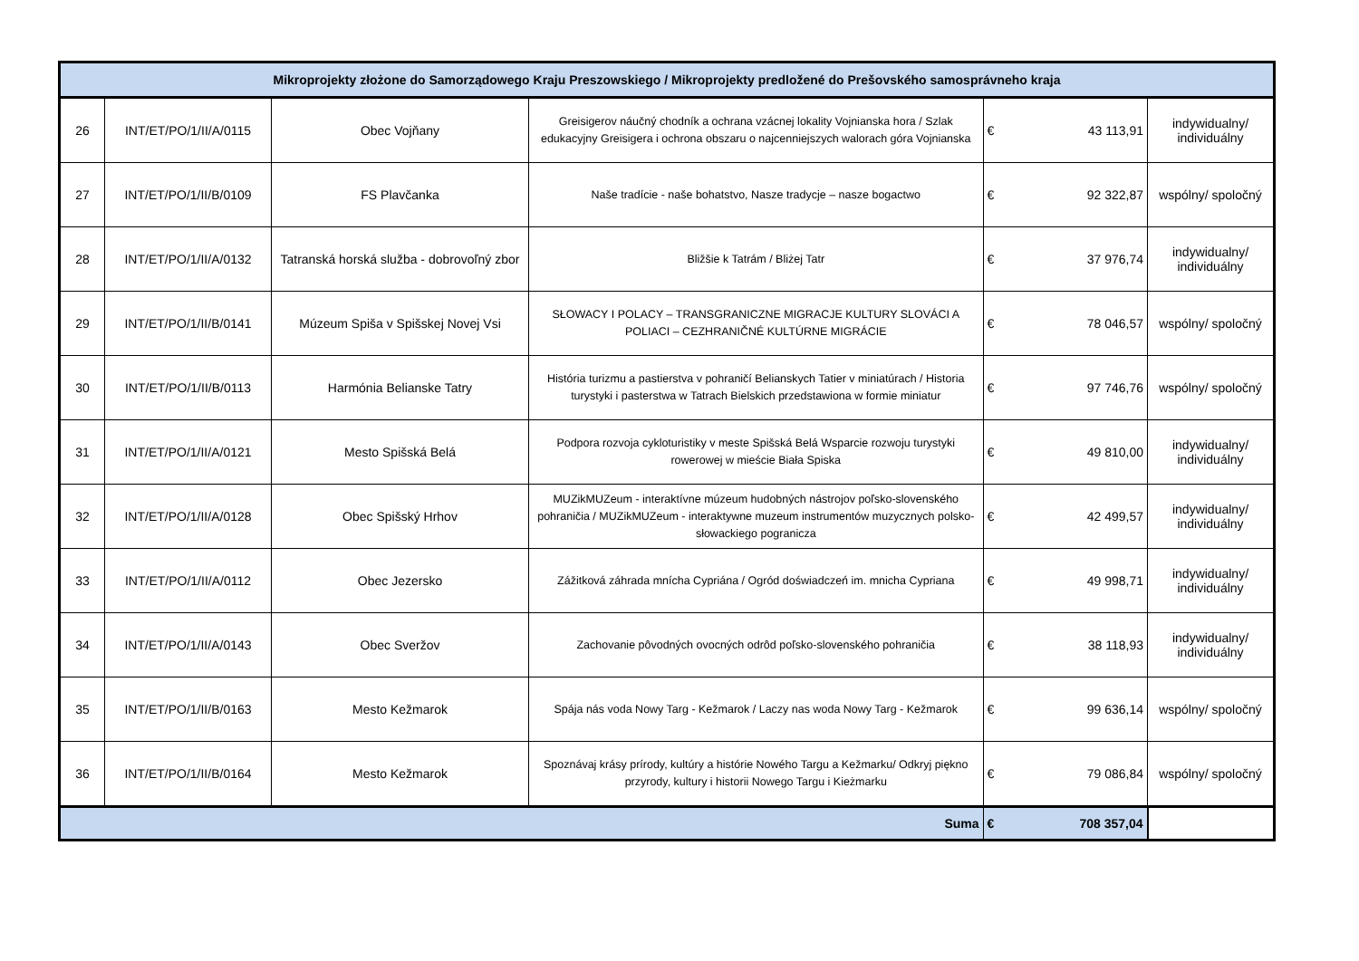| Mikroprojekty złożone do Samorządowego Kraju Preszowskiego / Mikroprojekty predložené do Prešovského samosprávneho kraja | | | | | | |
| --- | --- | --- | --- | --- | --- | --- |
| 26 | INT/ET/PO/1/II/A/0115 | Obec Vojňany | Greisigerov náučný chodník a ochrana vzácnej lokality Vojnianska hora / Szlak edukacyjny Greisigera i ochrona obszaru o najcenniejszych walorach góra Vojnianska | € | 43 113,91 | indywidualny/ individuálny |
| 27 | INT/ET/PO/1/II/B/0109 | FS Plavčanka | Naše tradície - naše bohatstvo, Nasze tradycje – nasze bogactwo | € | 92 322,87 | wspólny/ spoločný |
| 28 | INT/ET/PO/1/II/A/0132 | Tatranská horská služba - dobrovoľný zbor | Bližšie k Tatrám / Bliżej Tatr | € | 37 976,74 | indywidualny/ individuálny |
| 29 | INT/ET/PO/1/II/B/0141 | Múzeum Spiša v Spišskej Novej Vsi | SŁOWACY I POLACY – TRANSGRANICZNE MIGRACJE KULTURY SLOVÁCI A POLIACI – CEZHRANIČNÉ KULTÚRNE MIGRÁCIE | € | 78 046,57 | wspólny/ spoločný |
| 30 | INT/ET/PO/1/II/B/0113 | Harmónia Belianske Tatry | História turizmu a pastierstva v pohraničí Belianskych Tatier v miniatúrach / Historia turystyki i pasterstwa w Tatrach Bielskich przedstawiona w formie miniatur | € | 97 746,76 | wspólny/ spoločný |
| 31 | INT/ET/PO/1/II/A/0121 | Mesto Spišská Belá | Podpora rozvoja cykloturistiky v meste Spišská Belá Wsparcie rozwoju turystyki rowerowej w mieście Biała Spiska | € | 49 810,00 | indywidualny/ individuálny |
| 32 | INT/ET/PO/1/II/A/0128 | Obec Spišský Hrhov | MUZikMUZeum - interaktívne múzeum hudobných nástrojov poľsko-slovenského pohraničia / MUZikMUZeum - interaktywne muzeum instrumentów muzycznych polsko-słowackiego pogranicza | € | 42 499,57 | indywidualny/ individuálny |
| 33 | INT/ET/PO/1/II/A/0112 | Obec Jezersko | Zážitková záhrada mnícha Cypriána / Ogród doświadczeń im. mnicha Cypriana | € | 49 998,71 | indywidualny/ individuálny |
| 34 | INT/ET/PO/1/II/A/0143 | Obec Sveržov | Zachovanie pôvodných ovocných odrôd poľsko-slovenského pohraničia | € | 38 118,93 | indywidualny/ individuálny |
| 35 | INT/ET/PO/1/II/B/0163 | Mesto Kežmarok | Spája nás voda Nowy Targ - Kežmarok / Laczy nas woda Nowy Targ - Kežmarok | € | 99 636,14 | wspólny/ spoločný |
| 36 | INT/ET/PO/1/II/B/0164 | Mesto Kežmarok | Spoznávaj krásy prírody, kultúry a histórie Nowého Targu a Kežmarku/ Odkryj piękno przyrody, kultury i historii Nowego Targu i Kieżmarku | € | 79 086,84 | wspólny/ spoločný |
| Suma | | | | € | 708 357,04 | |